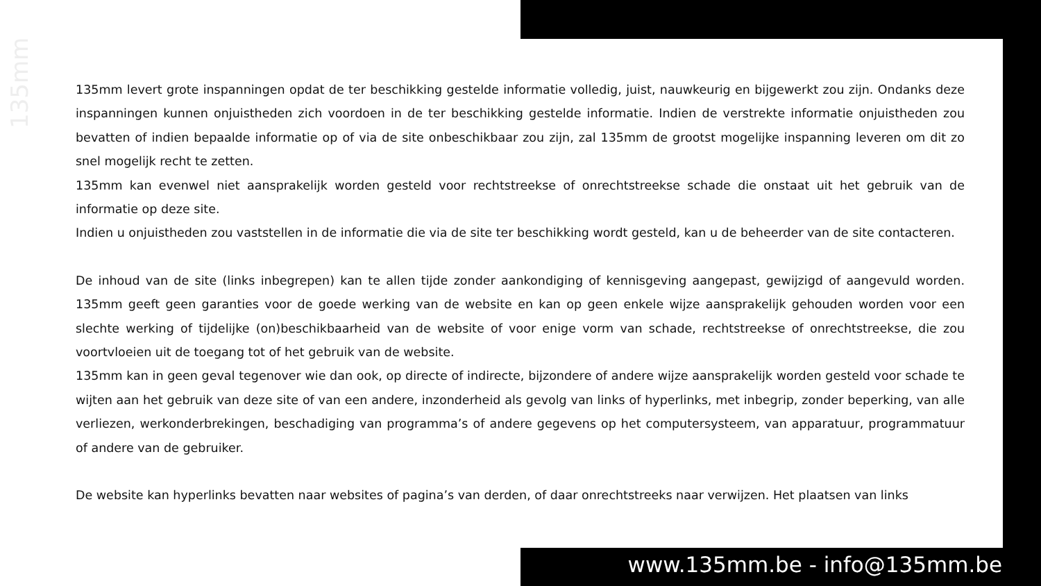135mm
135mm levert grote inspanningen opdat de ter beschikking gestelde informatie volledig, juist, nauwkeurig en bijgewerkt zou zijn. Ondanks deze inspanningen kunnen onjuistheden zich voordoen in de ter beschikking gestelde informatie. Indien de verstrekte informatie onjuistheden zou bevatten of indien bepaalde informatie op of via de site onbeschikbaar zou zijn, zal 135mm de grootst mogelijke inspanning leveren om dit zo snel mogelijk recht te zetten.
135mm kan evenwel niet aansprakelijk worden gesteld voor rechtstreekse of onrechtstreekse schade die onstaat uit het gebruik van de informatie op deze site.
Indien u onjuistheden zou vaststellen in de informatie die via de site ter beschikking wordt gesteld, kan u de beheerder van de site contacteren.
De inhoud van de site (links inbegrepen) kan te allen tijde zonder aankondiging of kennisgeving aangepast, gewijzigd of aangevuld worden. 135mm geeft geen garanties voor de goede werking van de website en kan op geen enkele wijze aansprakelijk gehouden worden voor een slechte werking of tijdelijke (on)beschikbaarheid van de website of voor enige vorm van schade, rechtstreekse of onrechtstreekse, die zou voortvloeien uit de toegang tot of het gebruik van de website.
135mm kan in geen geval tegenover wie dan ook, op directe of indirecte, bijzondere of andere wijze aansprakelijk worden gesteld voor schade te wijten aan het gebruik van deze site of van een andere, inzonderheid als gevolg van links of hyperlinks, met inbegrip, zonder beperking, van alle verliezen, werkonderbrekingen, beschadiging van programma’s of andere gegevens op het computersysteem, van apparatuur, programmatuur of andere van de gebruiker.
De website kan hyperlinks bevatten naar websites of pagina’s van derden, of daar onrechtstreeks naar verwijzen. Het plaatsen van links
www.135mm.be - info@135mm.be